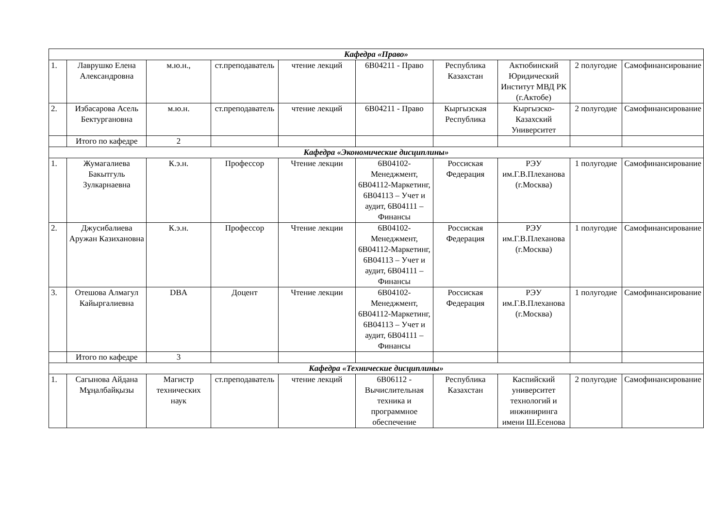| Кафедра «Право» | | | | | | | | | |
| 1. | Лаврушко Елена Александровна | м.ю.н., | ст.преподаватель | чтение лекций | 6В04211 - Право | Республика Казахстан | Актюбинский Юридический Институт МВД РК (г.Актобе) | 2 полугодие | Самофинансирование |
| 2. | Избасарова Асель Бектургановна | м.ю.н. | ст.преподаватель | чтение лекций | 6В04211 - Право | Кыргызская Республика | Кыргызско-Казахский Университет | 2 полугодие | Самофинансирование |
| | Итого по кафедре | 2 | | | | | | | |
| Кафедра «Экономические дисциплины» | | | | | | | | | |
| 1. | Жумагалиева Бакытгуль Зулкарнаевна | К.э.н. | Профессор | Чтение лекции | 6В04102-Менеджмент, 6В04112-Маркетинг, 6В04113 – Учет и аудит, 6В04111 – Финансы | Россиская Федерация | РЭУ им.Г.В.Плеханова (г.Москва) | 1 полугодие | Самофинансирование |
| 2. | Джусибалиева Аружан Казихановна | К.э.н. | Профессор | Чтение лекции | 6В04102-Менеджмент, 6В04112-Маркетинг, 6В04113 – Учет и аудит, 6В04111 – Финансы | Россиская Федерация | РЭУ им.Г.В.Плеханова (г.Москва) | 1 полугодие | Самофинансирование |
| 3. | Отешова Алмагул Кайыргалиевна | DBA | Доцент | Чтение лекции | 6В04102-Менеджмент, 6В04112-Маркетинг, 6В04113 – Учет и аудит, 6В04111 – Финансы | Россиская Федерация | РЭУ им.Г.В.Плеханова (г.Москва) | 1 полугодие | Самофинансирование |
| | Итого по кафедре | 3 | | | | | | | |
| Кафедра «Технические дисциплины» | | | | | | | | | |
| 1. | Сагынова Айдана Мұңалбайқызы | Магистр технических наук | ст.преподаватель | чтение лекций | 6В06112 - Вычислительная техника и программное обеспечение | Республика Казахстан | Каспийский университет технологий и инжиниринга имени Ш.Есенова | 2 полугодие | Самофинансирование |